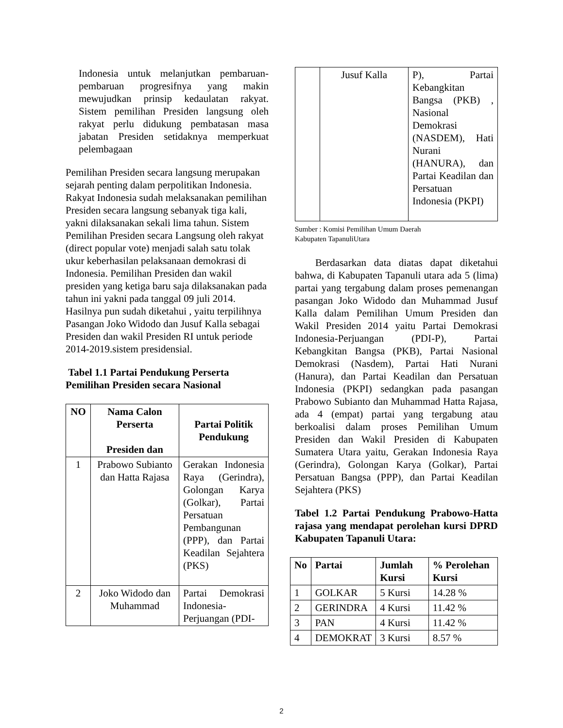Indonesia untuk melanjutkan pembaruan-pembaruan progresifnya yang makin mewujudkan prinsip kedaulatan rakyat. Sistem pemilihan Presiden langsung oleh rakyat perlu didukung pembatasan masa jabatan Presiden setidaknya memperkuat pelembagaan
Pemilihan Presiden secara langsung merupakan sejarah penting dalam perpolitikan Indonesia. Rakyat Indonesia sudah melaksanakan pemilihan Presiden secara langsung sebanyak tiga kali, yakni dilaksanakan sekali lima tahun. Sistem Pemilihan Presiden secara Langsung oleh rakyat (direct popular vote) menjadi salah satu tolak ukur keberhasilan pelaksanaan demokrasi di Indonesia. Pemilihan Presiden dan wakil presiden yang ketiga baru saja dilaksanakan pada tahun ini yakni pada tanggal 09 juli 2014. Hasilnya pun sudah diketahui , yaitu terpilihnya Pasangan Joko Widodo dan Jusuf Kalla sebagai Presiden dan wakil Presiden RI untuk periode 2014-2019.sistem presidensial.
Tabel 1.1 Partai Pendukung Perserta Pemilihan Presiden secara Nasional
| NO | Nama Calon Perserta Presiden dan | Partai Politik Pendukung |
| --- | --- | --- |
| 1 | Prabowo Subianto dan Hatta Rajasa | Gerakan Indonesia Raya (Gerindra), Golongan Karya (Golkar), Partai Persatuan Pembangunan (PPP), dan Partai Keadilan Sejahtera (PKS) |
| 2 | Joko Widodo dan Muhammad | Partai Demokrasi Indonesia-Perjuangan (PDI- |
| | Jusuf Kalla | P), Partai Kebangkitan Bangsa (PKB) , Nasional Demokrasi (NASDEM), Hati Nurani (HANURA), dan Partai Keadilan dan Persatuan Indonesia (PKPI) |
Sumber : Komisi Pemilihan Umum Daerah
Kabupaten TapanuliUtara
  Berdasarkan data diatas dapat diketahui bahwa, di Kabupaten Tapanuli utara ada 5 (lima) partai yang tergabung dalam proses pemenangan pasangan Joko Widodo dan Muhammad Jusuf Kalla dalam Pemilihan Umum Presiden dan Wakil Presiden 2014 yaitu Partai Demokrasi Indonesia-Perjuangan (PDI-P), Partai Kebangkitan Bangsa (PKB), Partai Nasional Demokrasi (Nasdem), Partai Hati Nurani (Hanura), dan Partai Keadilan dan Persatuan Indonesia (PKPI) sedangkan pada pasangan Prabowo Subianto dan Muhammad Hatta Rajasa, ada 4 (empat) partai yang tergabung atau berkoalisi dalam proses Pemilihan Umum Presiden dan Wakil Presiden di Kabupaten Sumatera Utara yaitu, Gerakan Indonesia Raya (Gerindra), Golongan Karya (Golkar), Partai Persatuan Bangsa (PPP), dan Partai Keadilan Sejahtera (PKS)
Tabel 1.2 Partai Pendukung Prabowo-Hatta rajasa yang mendapat perolehan kursi DPRD Kabupaten Tapanuli Utara:
| No | Partai | Jumlah Kursi | % Perolehan Kursi |
| --- | --- | --- | --- |
| 1 | GOLKAR | 5 Kursi | 14.28 % |
| 2 | GERINDRA | 4 Kursi | 11.42 % |
| 3 | PAN | 4 Kursi | 11.42 % |
| 4 | DEMOKRAT | 3 Kursi | 8.57 % |
2